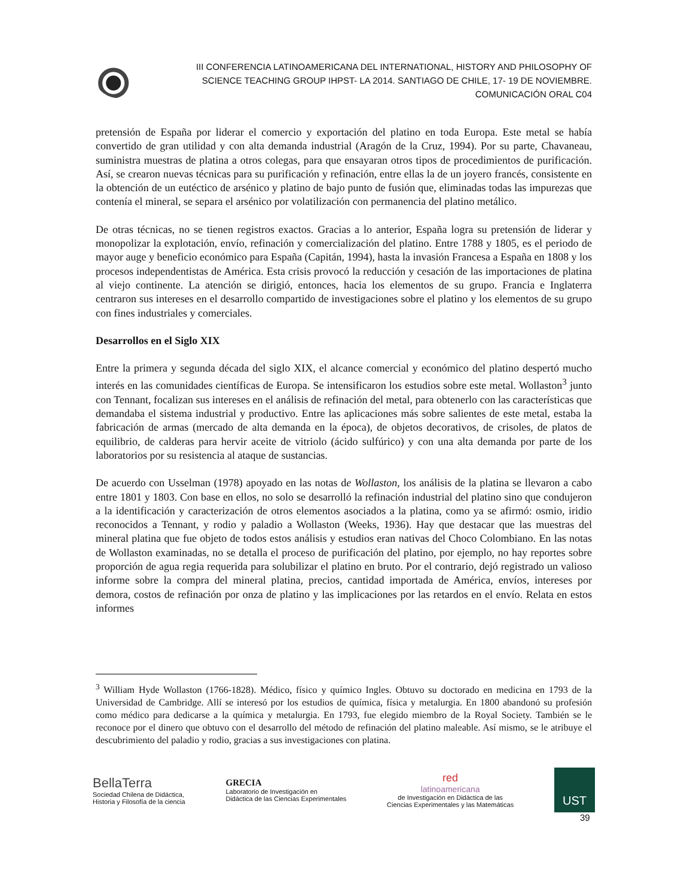III CONFERENCIA LATINOAMERICANA DEL INTERNATIONAL, HISTORY AND PHILOSOPHY OF
SCIENCE TEACHING GROUP IHPST- LA 2014. SANTIAGO DE CHILE, 17- 19 DE NOVIEMBRE.
COMUNICACIÓN ORAL C04
pretensión de España por liderar el comercio y exportación del platino en toda Europa. Este metal se había convertido de gran utilidad y con alta demanda industrial (Aragón de la Cruz, 1994). Por su parte, Chavaneau, suministra muestras de platina a otros colegas, para que ensayaran otros tipos de procedimientos de purificación. Así, se crearon nuevas técnicas para su purificación y refinación, entre ellas la de un joyero francés, consistente en la obtención de un eutéctico de arsénico y platino de bajo punto de fusión que, eliminadas todas las impurezas que contenía el mineral, se separa el arsénico por volatilización con permanencia del platino metálico.
De otras técnicas, no se tienen registros exactos. Gracias a lo anterior, España logra su pretensión de liderar y monopolizar la explotación, envío, refinación y comercialización del platino. Entre 1788 y 1805, es el periodo de mayor auge y beneficio económico para España (Capitán, 1994), hasta la invasión Francesa a España en 1808 y los procesos independentistas de América. Esta crisis provocó la reducción y cesación de las importaciones de platina al viejo continente. La atención se dirigió, entonces, hacia los elementos de su grupo. Francia e Inglaterra centraron sus intereses en el desarrollo compartido de investigaciones sobre el platino y los elementos de su grupo con fines industriales y comerciales.
Desarrollos en el Siglo XIX
Entre la primera y segunda década del siglo XIX, el alcance comercial y económico del platino despertó mucho interés en las comunidades científicas de Europa. Se intensificaron los estudios sobre este metal. Wollaston<sup>3</sup> junto con Tennant, focalizan sus intereses en el análisis de refinación del metal, para obtenerlo con las características que demandaba el sistema industrial y productivo. Entre las aplicaciones más sobre salientes de este metal, estaba la fabricación de armas (mercado de alta demanda en la época), de objetos decorativos, de crisoles, de platos de equilibrio, de calderas para hervir aceite de vitriolo (ácido sulfúrico) y con una alta demanda por parte de los laboratorios por su resistencia al ataque de sustancias.
De acuerdo con Usselman (1978) apoyado en las notas de Wollaston, los análisis de la platina se llevaron a cabo entre 1801 y 1803. Con base en ellos, no solo se desarrolló la refinación industrial del platino sino que condujeron a la identificación y caracterización de otros elementos asociados a la platina, como ya se afirmó: osmio, iridio reconocidos a Tennant, y rodio y paladio a Wollaston (Weeks, 1936). Hay que destacar que las muestras del mineral platina que fue objeto de todos estos análisis y estudios eran nativas del Choco Colombiano. En las notas de Wollaston examinadas, no se detalla el proceso de purificación del platino, por ejemplo, no hay reportes sobre proporción de agua regia requerida para solubilizar el platino en bruto. Por el contrario, dejó registrado un valioso informe sobre la compra del mineral platina, precios, cantidad importada de América, envíos, intereses por demora, costos de refinación por onza de platino y las implicaciones por las retardos en el envío. Relata en estos informes
<sup>3</sup> William Hyde Wollaston (1766-1828). Médico, físico y químico Ingles. Obtuvo su doctorado en medicina en 1793 de la Universidad de Cambridge. Allí se interesó por los estudios de química, física y metalurgia. En 1800 abandonó su profesión como médico para dedicarse a la química y metalurgia. En 1793, fue elegido miembro de la Royal Society. También se le reconoce por el dinero que obtuvo con el desarrollo del método de refinación del platino maleable. Así mismo, se le atribuye el descubrimiento del paladio y rodio, gracias a sus investigaciones con platina.
BellaTerra
Sociedad Chilena de Didáctica,
Historia y Filosofía de la ciencia
GRECIA
Laboratorio de Investigación en
Didáctica de las Ciencias Experimentales
red
latinoamericana
de Investigación en Didáctica de las
Ciencias Experimentales y las Matemáticas
UST
39